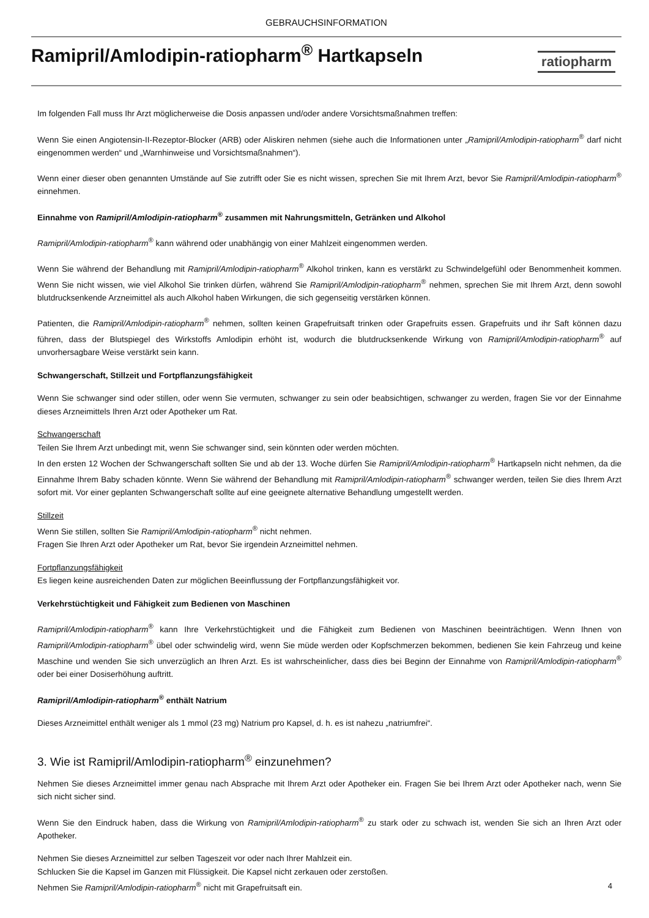GEBRAUCHSINFORMATION
Ramipril/Amlodipin-ratiopharm<sup>®</sup> Hartkapseln
ratiopharm
Im folgenden Fall muss Ihr Arzt möglicherweise die Dosis anpassen und/oder andere Vorsichtsmaßnahmen treffen:
Wenn Sie einen Angiotensin-II-Rezeptor-Blocker (ARB) oder Aliskiren nehmen (siehe auch die Informationen unter „Ramipril/Amlodipin-ratiopharm<sup>®</sup> darf nicht eingenommen werden“ und „Warnhinweise und Vorsichtsmaßnahmen“).
Wenn einer dieser oben genannten Umstände auf Sie zutrifft oder Sie es nicht wissen, sprechen Sie mit Ihrem Arzt, bevor Sie Ramipril/Amlodipin-ratiopharm<sup>®</sup> einnehmen.
Einnahme von Ramipril/Amlodipin-ratiopharm<sup>®</sup> zusammen mit Nahrungsmitteln, Getränken und Alkohol
Ramipril/Amlodipin-ratiopharm<sup>®</sup> kann während oder unabhängig von einer Mahlzeit eingenommen werden.
Wenn Sie während der Behandlung mit Ramipril/Amlodipin-ratiopharm<sup>®</sup> Alkohol trinken, kann es verstärkt zu Schwindelgefühl oder Benommenheit kommen. Wenn Sie nicht wissen, wie viel Alkohol Sie trinken dürfen, während Sie Ramipril/Amlodipin-ratiopharm<sup>®</sup> nehmen, sprechen Sie mit Ihrem Arzt, denn sowohl blutdrucksenkende Arzneimittel als auch Alkohol haben Wirkungen, die sich gegenseitig verstärken können.
Patienten, die Ramipril/Amlodipin-ratiopharm<sup>®</sup> nehmen, sollten keinen Grapefruitsaft trinken oder Grapefruits essen. Grapefruits und ihr Saft können dazu führen, dass der Blutspiegel des Wirkstoffs Amlodipin erhöht ist, wodurch die blutdrucksenkende Wirkung von Ramipril/Amlodipin-ratiopharm<sup>®</sup> auf unvorhersagbare Weise verstärkt sein kann.
Schwangerschaft, Stillzeit und Fortpflanzungsfähigkeit
Wenn Sie schwanger sind oder stillen, oder wenn Sie vermuten, schwanger zu sein oder beabsichtigen, schwanger zu werden, fragen Sie vor der Einnahme dieses Arzneimittels Ihren Arzt oder Apotheker um Rat.
Schwangerschaft
Teilen Sie Ihrem Arzt unbedingt mit, wenn Sie schwanger sind, sein könnten oder werden möchten.
In den ersten 12 Wochen der Schwangerschaft sollten Sie und ab der 13. Woche dürfen Sie Ramipril/Amlodipin-ratiopharm<sup>®</sup> Hartkapseln nicht nehmen, da die Einnahme Ihrem Baby schaden könnte. Wenn Sie während der Behandlung mit Ramipril/Amlodipin-ratiopharm<sup>®</sup> schwanger werden, teilen Sie dies Ihrem Arzt sofort mit. Vor einer geplanten Schwangerschaft sollte auf eine geeignete alternative Behandlung umgestellt werden.
Stillzeit
Wenn Sie stillen, sollten Sie Ramipril/Amlodipin-ratiopharm<sup>®</sup> nicht nehmen.
Fragen Sie Ihren Arzt oder Apotheker um Rat, bevor Sie irgendein Arzneimittel nehmen.
Fortpflanzungsfähigkeit
Es liegen keine ausreichenden Daten zur möglichen Beeinflussung der Fortpflanzungsfähigkeit vor.
Verkehrstüchtigkeit und Fähigkeit zum Bedienen von Maschinen
Ramipril/Amlodipin-ratiopharm<sup>®</sup> kann Ihre Verkehrstüchtigkeit und die Fähigkeit zum Bedienen von Maschinen beeinträchtigen. Wenn Ihnen von Ramipril/Amlodipin-ratiopharm<sup>®</sup> übel oder schwindelig wird, wenn Sie müde werden oder Kopfschmerzen bekommen, bedienen Sie kein Fahrzeug und keine Maschine und wenden Sie sich unverzüglich an Ihren Arzt. Es ist wahrscheinlicher, dass dies bei Beginn der Einnahme von Ramipril/Amlodipin-ratiopharm<sup>®</sup> oder bei einer Dosiserhöhung auftritt.
Ramipril/Amlodipin-ratiopharm<sup>®</sup> enthält Natrium
Dieses Arzneimittel enthält weniger als 1 mmol (23 mg) Natrium pro Kapsel, d. h. es ist nahezu „natriumfrei“.
3. Wie ist Ramipril/Amlodipin-ratiopharm<sup>®</sup> einzunehmen?
Nehmen Sie dieses Arzneimittel immer genau nach Absprache mit Ihrem Arzt oder Apotheker ein. Fragen Sie bei Ihrem Arzt oder Apotheker nach, wenn Sie sich nicht sicher sind.
Wenn Sie den Eindruck haben, dass die Wirkung von Ramipril/Amlodipin-ratiopharm<sup>®</sup> zu stark oder zu schwach ist, wenden Sie sich an Ihren Arzt oder Apotheker.
Nehmen Sie dieses Arzneimittel zur selben Tageszeit vor oder nach Ihrer Mahlzeit ein.
Schlucken Sie die Kapsel im Ganzen mit Flüssigkeit. Die Kapsel nicht zerkauen oder zerstoßen.
Nehmen Sie Ramipril/Amlodipin-ratiopharm<sup>®</sup> nicht mit Grapefruitsaft ein.
4